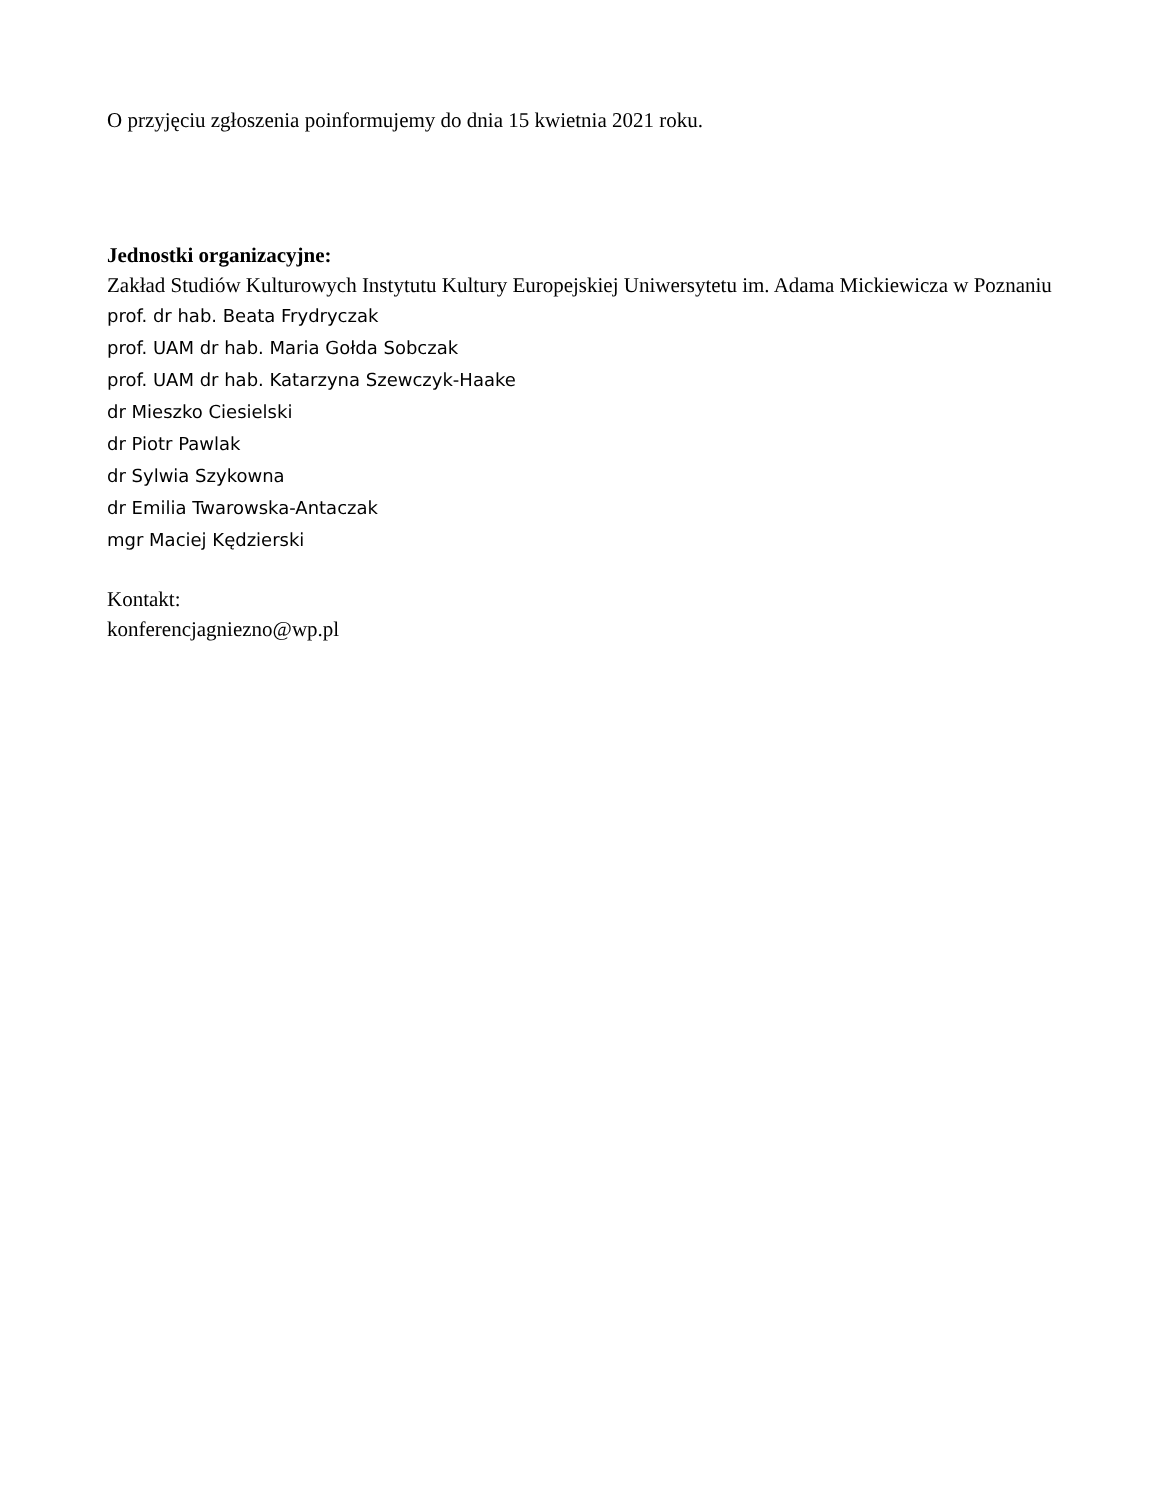O przyjęciu zgłoszenia poinformujemy do dnia 15 kwietnia 2021 roku.
Jednostki organizacyjne:
Zakład Studiów Kulturowych Instytutu Kultury Europejskiej Uniwersytetu im. Adama Mickiewicza w Poznaniu
prof. dr hab. Beata Frydryczak
prof. UAM dr hab. Maria Gołda Sobczak
prof. UAM dr hab. Katarzyna Szewczyk-Haake
dr Mieszko Ciesielski
dr Piotr Pawlak
dr Sylwia Szykowna
dr Emilia Twarowska-Antaczak
mgr Maciej Kędzierski
Kontakt:
konferencjagniezno@wp.pl